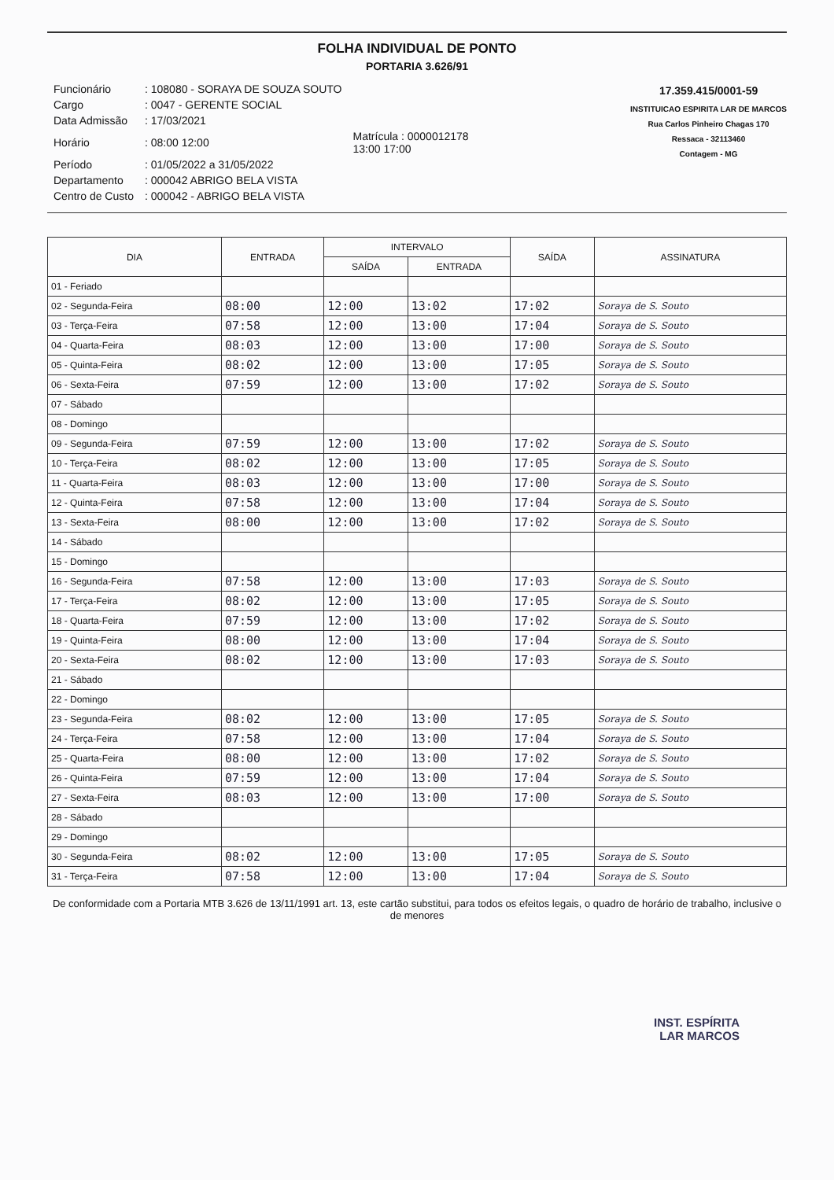FOLHA INDIVIDUAL DE PONTO
PORTARIA 3.626/91
| Funcionário | : 108080 - SORAYA DE SOUZA SOUTO | |
| Cargo | : 0047 - GERENTE SOCIAL | |
| Data Admissão | : 17/03/2021 | |
| Horário | : 08:00 12:00 | Matrícula : 0000012178 13:00 17:00 |
| Período | : 01/05/2022 a 31/05/2022 | |
| Departamento | : 000042 ABRIGO BELA VISTA | |
| Centro de Custo | : 000042 - ABRIGO BELA VISTA | |
17.359.415/0001-59
INSTITUICAO ESPIRITA LAR DE MARCOS
Rua Carlos Pinheiro Chagas 170
Ressaca - 32113460
Contagem - MG
| DIA | ENTRADA | INTERVALO | | SAÍDA | ASSINATURA |
| --- | --- | --- | --- | --- | --- |
| | | SAÍDA | ENTRADA | | |
| 01 - Feriado | | | | | |
| 02 - Segunda-Feira | 08:00 | 12:00 | 13:02 | 17:02 | Soraya de S. Souto |
| 03 - Terça-Feira | 07:58 | 12:00 | 13:00 | 17:04 | Soraya de S. Souto |
| 04 - Quarta-Feira | 08:03 | 12:00 | 13:00 | 17:00 | Soraya de S. Souto |
| 05 - Quinta-Feira | 08:02 | 12:00 | 13:00 | 17:05 | Soraya de S. Souto |
| 06 - Sexta-Feira | 07:59 | 12:00 | 13:00 | 17:02 | Soraya de S. Souto |
| 07 - Sábado | | | | | |
| 08 - Domingo | | | | | |
| 09 - Segunda-Feira | 07:59 | 12:00 | 13:00 | 17:02 | Soraya de S. Souto |
| 10 - Terça-Feira | 08:02 | 12:00 | 13:00 | 17:05 | Soraya de S. Souto |
| 11 - Quarta-Feira | 08:03 | 12:00 | 13:00 | 17:00 | Soraya de S. Souto |
| 12 - Quinta-Feira | 07:58 | 12:00 | 13:00 | 17:04 | Soraya de S. Souto |
| 13 - Sexta-Feira | 08:00 | 12:00 | 13:00 | 17:02 | Soraya de S. Souto |
| 14 - Sábado | | | | | |
| 15 - Domingo | | | | | |
| 16 - Segunda-Feira | 07:58 | 12:00 | 13:00 | 17:03 | Soraya de S. Souto |
| 17 - Terça-Feira | 08:02 | 12:00 | 13:00 | 17:05 | Soraya de S. Souto |
| 18 - Quarta-Feira | 07:59 | 12:00 | 13:00 | 17:02 | Soraya de S. Souto |
| 19 - Quinta-Feira | 08:00 | 12:00 | 13:00 | 17:04 | Soraya de S. Souto |
| 20 - Sexta-Feira | 08:02 | 12:00 | 13:00 | 17:03 | Soraya de S. Souto |
| 21 - Sábado | | | | | |
| 22 - Domingo | | | | | |
| 23 - Segunda-Feira | 08:02 | 12:00 | 13:00 | 17:05 | Soraya de S. Souto |
| 24 - Terça-Feira | 07:58 | 12:00 | 13:00 | 17:04 | Soraya de S. Souto |
| 25 - Quarta-Feira | 08:00 | 12:00 | 13:00 | 17:02 | Soraya de S. Souto |
| 26 - Quinta-Feira | 07:59 | 12:00 | 13:00 | 17:04 | Soraya de S. Souto |
| 27 - Sexta-Feira | 08:03 | 12:00 | 13:00 | 17:00 | Soraya de S. Souto |
| 28 - Sábado | | | | | |
| 29 - Domingo | | | | | |
| 30 - Segunda-Feira | 08:02 | 12:00 | 13:00 | 17:05 | Soraya de S. Souto |
| 31 - Terça-Feira | 07:58 | 12:00 | 13:00 | 17:04 | Soraya de S. Souto |
De conformidade com a Portaria MTB 3.626 de 13/11/1991 art. 13, este cartão substitui, para todos os efeitos legais, o quadro de horário de trabalho, inclusive o de menores
INST. ESPÍRITA
LAR MARCOS